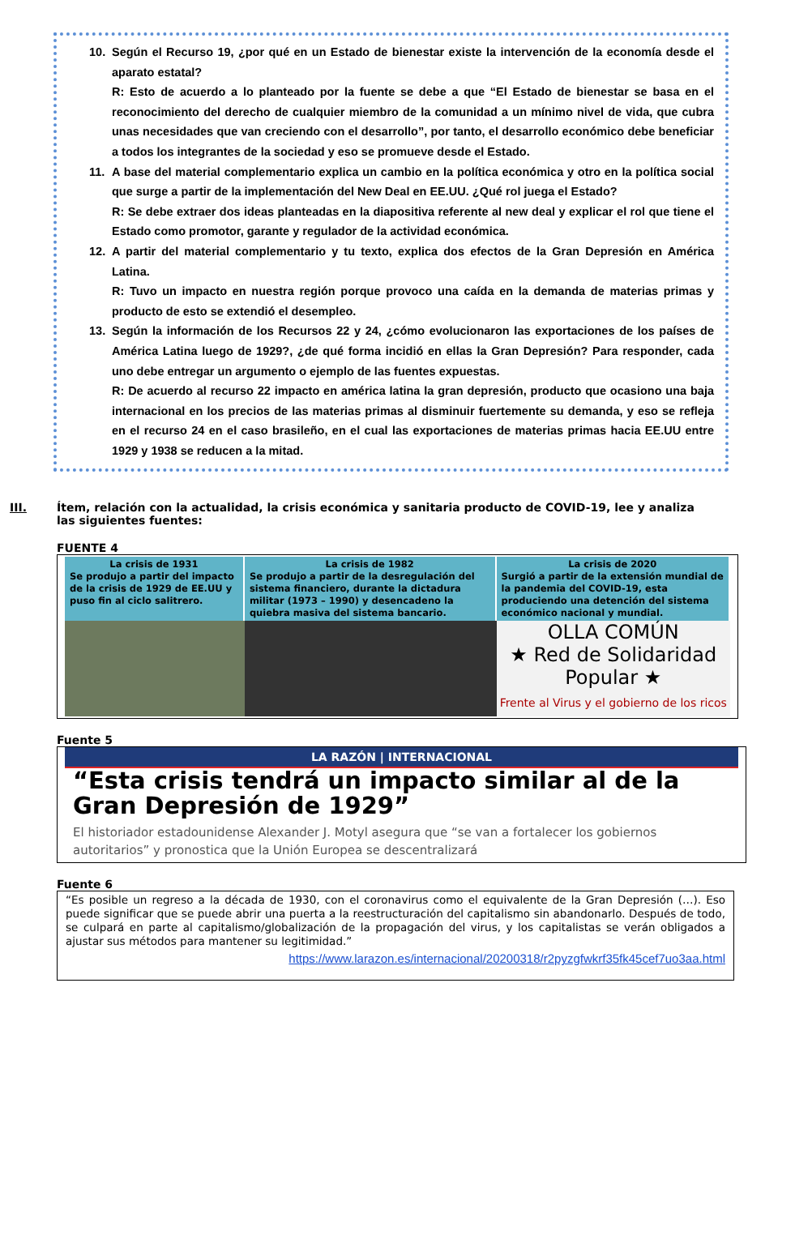10. Según el Recurso 19, ¿por qué en un Estado de bienestar existe la intervención de la economía desde el aparato estatal?
R: Esto de acuerdo a lo planteado por la fuente se debe a que “El Estado de bienestar se basa en el reconocimiento del derecho de cualquier miembro de la comunidad a un mínimo nivel de vida, que cubra unas necesidades que van creciendo con el desarrollo”, por tanto, el desarrollo económico debe beneficiar a todos los integrantes de la sociedad y eso se promueve desde el Estado.
11. A base del material complementario explica un cambio en la política económica y otro en la política social que surge a partir de la implementación del New Deal en EE.UU. ¿Qué rol juega el Estado?
R: Se debe extraer dos ideas planteadas en la diapositiva referente al new deal y explicar el rol que tiene el Estado como promotor, garante y regulador de la actividad económica.
12. A partir del material complementario y tu texto, explica dos efectos de la Gran Depresión en América Latina.
R: Tuvo un impacto en nuestra región porque provoco una caída en la demanda de materias primas y producto de esto se extendió el desempleo.
13. Según la información de los Recursos 22 y 24, ¿cómo evolucionaron las exportaciones de los países de América Latina luego de 1929?, ¿de qué forma incidió en ellas la Gran Depresión? Para responder, cada uno debe entregar un argumento o ejemplo de las fuentes expuestas.
R: De acuerdo al recurso 22 impacto en américa latina la gran depresión, producto que ocasiono una baja internacional en los precios de las materias primas al disminuir fuertemente su demanda, y eso se refleja en el recurso 24 en el caso brasileño, en el cual las exportaciones de materias primas hacia EE.UU entre 1929 y 1938 se reducen a la mitad.
III. Ítem, relación con la actualidad, la crisis económica y sanitaria producto de COVID-19, lee y analiza las siguientes fuentes:
FUENTE 4
La crisis de 1931
Se produjo a partir del impacto de la crisis de 1929 de EE.UU y puso fin al ciclo salitrero.
La crisis de 1982
Se produjo a partir de la desregulación del sistema financiero, durante la dictadura militar (1973 – 1990) y desencadeno la quiebra masiva del sistema bancario.
La crisis de 2020
Surgió a partir de la extensión mundial de la pandemia del COVID-19, esta produciendo una detención del sistema económico nacional y mundial.
OLLA COMÚN
★ Red de Solidaridad Popular ★
Frente al Virus y el gobierno de los ricos
Fuente 5
LA RAZÓN | INTERNACIONAL
“Esta crisis tendrá un impacto similar al de la Gran Depresión de 1929”
El historiador estadounidense Alexander J. Motyl asegura que “se van a fortalecer los gobiernos autoritarios” y pronostica que la Unión Europea se descentralizará
Fuente 6
“Es posible un regreso a la década de 1930, con el coronavirus como el equivalente de la Gran Depresión (…). Eso puede significar que se puede abrir una puerta a la reestructuración del capitalismo sin abandonarlo. Después de todo, se culpará en parte al capitalismo/globalización de la propagación del virus, y los capitalistas se verán obligados a ajustar sus métodos para mantener su legitimidad.”
https://www.larazon.es/internacional/20200318/r2pyzgfwkrf35fk45cef7uo3aa.html